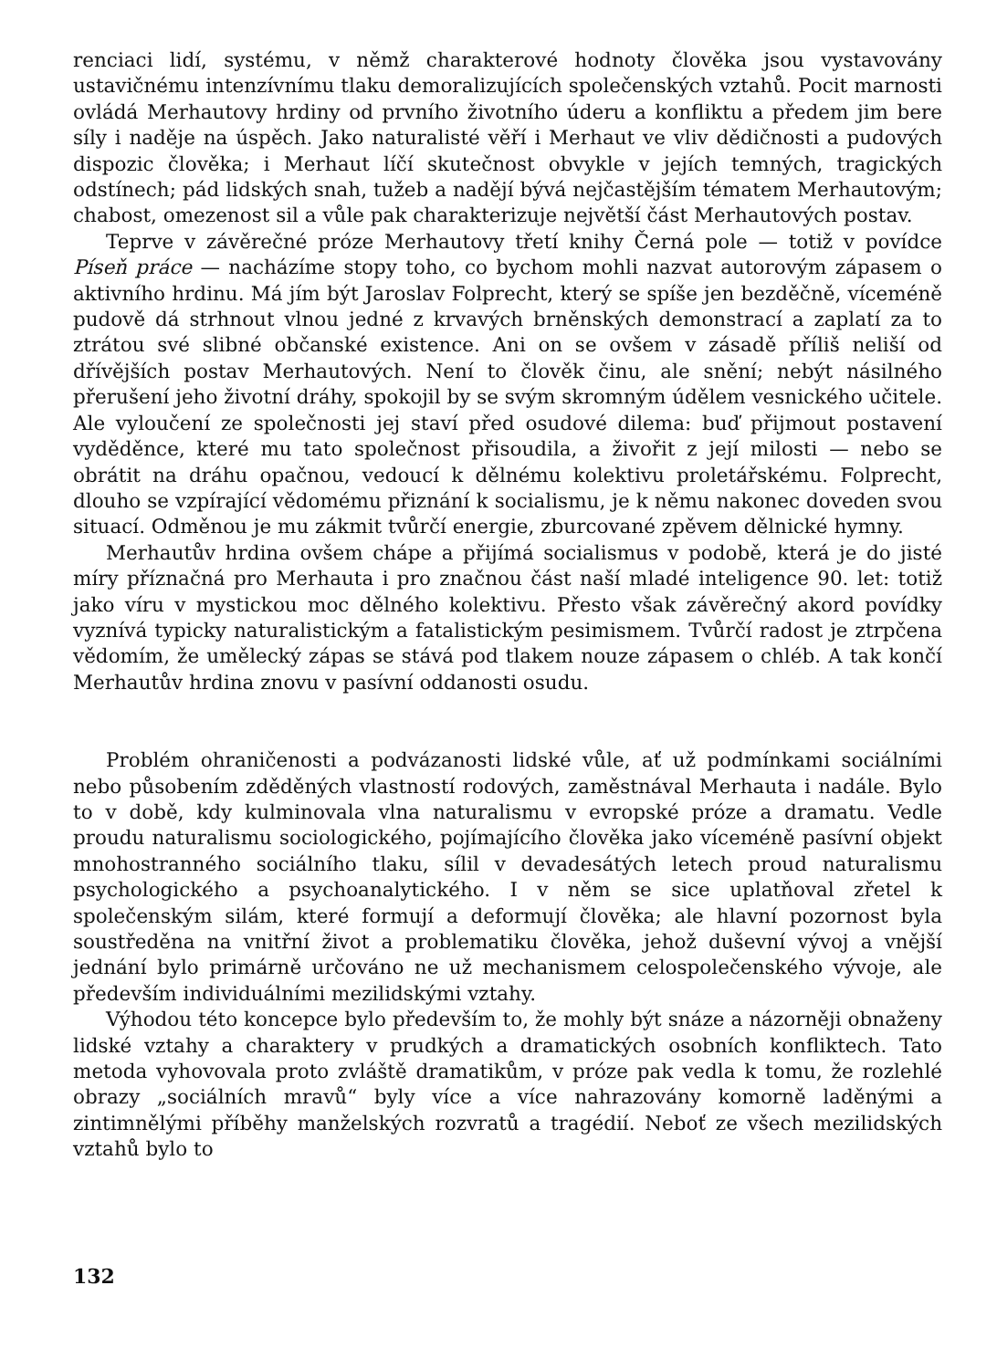renciaci lidí, systému, v němž charakterové hodnoty člověka jsou vystavovány ustavičnému intenzívnímu tlaku demoralizujících společenských vztahů. Pocit marnosti ovládá Merhautovy hrdiny od prvního životního úderu a konfliktu a předem jim bere síly i naděje na úspěch. Jako naturalisté věří i Merhaut ve vliv dědičnosti a pudových dispozic člověka; i Merhaut líčí skutečnost obvykle v jejích temných, tragických odstínech; pád lidských snah, tužeb a nadějí bývá nejčastějším tématem Merhautovým; chabost, omezenost sil a vůle pak charakterizuje největší část Merhautových postav.
Teprve v závěrečné próze Merhautovy třetí knihy Černá pole — totiž v povídce Píseň práce — nacházíme stopy toho, co bychom mohli nazvat autorovým zápasem o aktivního hrdinu. Má jím být Jaroslav Folprecht, který se spíše jen bezděčně, víceméně pudově dá strhnout vlnou jedné z krvavých brněnských demonstrací a zaplatí za to ztrátou své slibné občanské existence. Ani on se ovšem v zásadě příliš neliší od dřívějších postav Merhautových. Není to člověk činu, ale snění; nebýt násilného přerušení jeho životní dráhy, spokojil by se svým skromným údělem vesnického učitele. Ale vyloučení ze společnosti jej staví před osudové dilema: buď přijmout postavení vyděděnce, které mu tato společnost přisoudila, a živořit z její milosti — nebo se obrátit na dráhu opačnou, vedoucí k dělnému kolektivu proletářskému. Folprecht, dlouho se vzpírající vědomému přiznání k socialismu, je k němu nakonec doveden svou situací. Odměnou je mu zákmit tvůrčí energie, zburcované zpěvem dělnické hymny.
Merhautův hrdina ovšem chápe a přijímá socialismus v podobě, která je do jisté míry příznačná pro Merhauta i pro značnou část naší mladé inteligence 90. let: totiž jako víru v mystickou moc dělného kolektivu. Přesto však závěrečný akord povídky vyznívá typicky naturalistickým a fatalistickým pesimismem. Tvůrčí radost je ztrpčena vědomím, že umělecký zápas se stává pod tlakem nouze zápasem o chléb. A tak končí Merhautův hrdina znovu v pasívní oddanosti osudu.
Problém ohraničenosti a podvázanosti lidské vůle, ať už podmínkami sociálními nebo působením zděděných vlastností rodových, zaměstnával Merhauta i nadále. Bylo to v době, kdy kulminovala vlna naturalismu v evropské próze a dramatu. Vedle proudu naturalismu sociologického, pojímajícího člověka jako víceméně pasívní objekt mnohostranného sociálního tlaku, sílil v devadesátých letech proud naturalismu psychologického a psychoanalytického. I v něm se sice uplatňoval zřetel k společenským silám, které formují a deformují člověka; ale hlavní pozornost byla soustředěna na vnitřní život a problematiku člověka, jehož duševní vývoj a vnější jednání bylo primárně určováno ne už mechanismem celospolečenského vývoje, ale především individuálními mezilidskými vztahy.
Výhodou této koncepce bylo především to, že mohly být snáze a názorněji obnaženy lidské vztahy a charaktery v prudkých a dramatických osobních konfliktech. Tato metoda vyhovovala proto zvláště dramatikům, v próze pak vedla k tomu, že rozlehlé obrazy „sociálních mravů“ byly více a více nahrazovány komorně laděnými a zintimnělými příběhy manželských rozvratů a tragédií. Neboť ze všech mezilidských vztahů bylo to
132